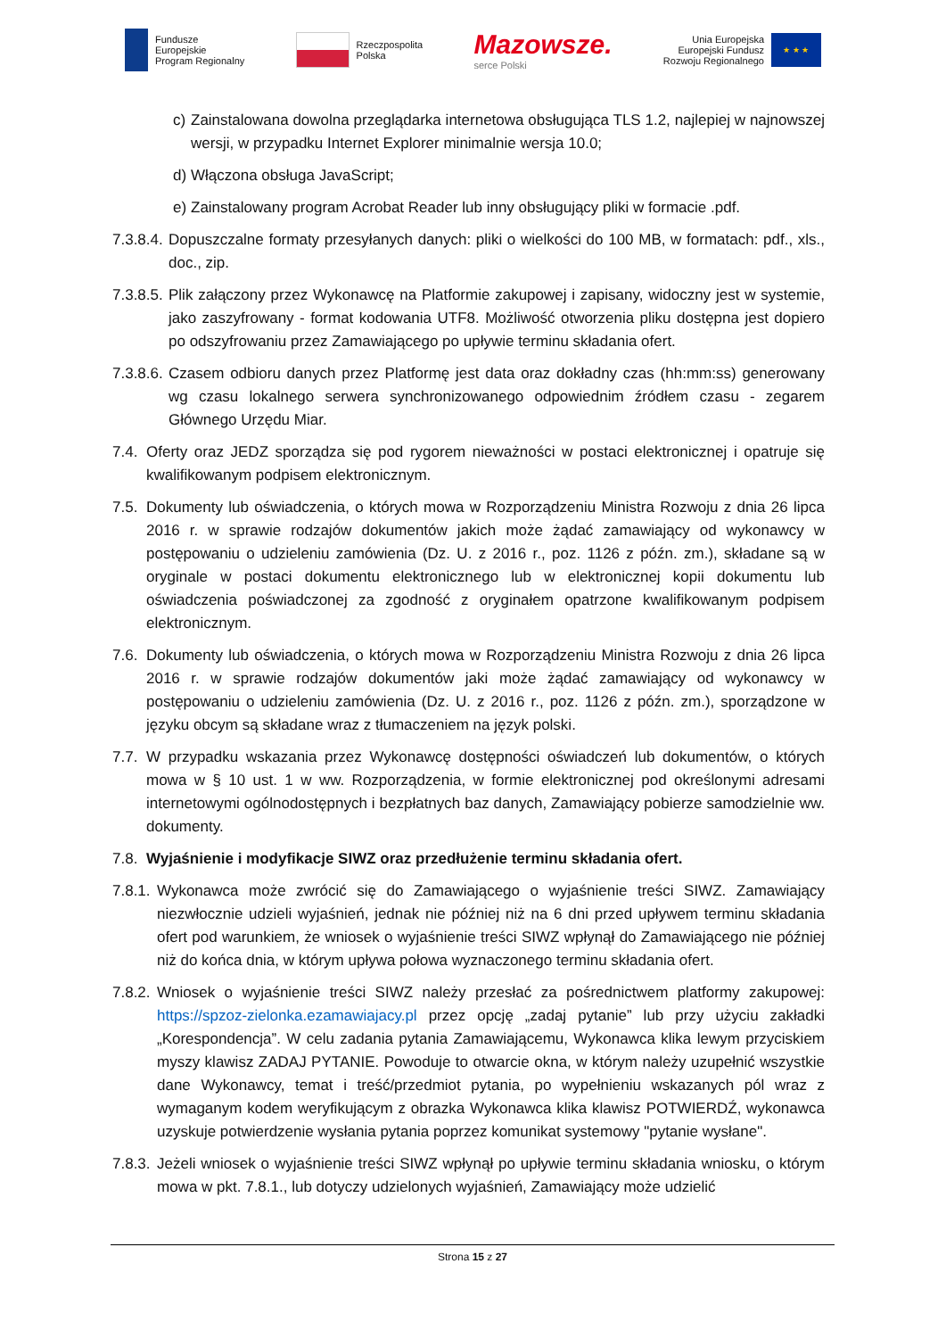Fundusze
Europejskie
Program Regionalny
Rzeczpospolita
Polska
Mazowsze.
serce Polski
Unia Europejska
Europejski Fundusz
Rozwoju Regionalnego
★ ★ ★
c) Zainstalowana dowolna przeglądarka internetowa obsługująca TLS 1.2, najlepiej w najnowszej wersji, w przypadku Internet Explorer minimalnie wersja 10.0;
d) Włączona obsługa JavaScript;
e) Zainstalowany program Acrobat Reader lub inny obsługujący pliki w formacie .pdf.
7.3.8.4. Dopuszczalne formaty przesyłanych danych: pliki o wielkości do 100 MB, w formatach: pdf., xls., doc., zip.
7.3.8.5. Plik załączony przez Wykonawcę na Platformie zakupowej i zapisany, widoczny jest w systemie, jako zaszyfrowany - format kodowania UTF8. Możliwość otworzenia pliku dostępna jest dopiero po odszyfrowaniu przez Zamawiającego po upływie terminu składania ofert.
7.3.8.6. Czasem odbioru danych przez Platformę jest data oraz dokładny czas (hh:mm:ss) generowany wg czasu lokalnego serwera synchronizowanego odpowiednim źródłem czasu - zegarem Głównego Urzędu Miar.
7.4. Oferty oraz JEDZ sporządza się pod rygorem nieważności w postaci elektronicznej i opatruje się kwalifikowanym podpisem elektronicznym.
7.5. Dokumenty lub oświadczenia, o których mowa w Rozporządzeniu Ministra Rozwoju z dnia 26 lipca 2016 r. w sprawie rodzajów dokumentów jakich może żądać zamawiający od wykonawcy w postępowaniu o udzieleniu zamówienia (Dz. U. z 2016 r., poz. 1126 z późn. zm.), składane są w oryginale w postaci dokumentu elektronicznego lub w elektronicznej kopii dokumentu lub oświadczenia poświadczonej za zgodność z oryginałem opatrzone kwalifikowanym podpisem elektronicznym.
7.6. Dokumenty lub oświadczenia, o których mowa w Rozporządzeniu Ministra Rozwoju z dnia 26 lipca 2016 r. w sprawie rodzajów dokumentów jaki może żądać zamawiający od wykonawcy w postępowaniu o udzieleniu zamówienia (Dz. U. z 2016 r., poz. 1126 z późn. zm.), sporządzone w języku obcym są składane wraz z tłumaczeniem na język polski.
7.7. W przypadku wskazania przez Wykonawcę dostępności oświadczeń lub dokumentów, o których mowa w § 10 ust. 1 w ww. Rozporządzenia, w formie elektronicznej pod określonymi adresami internetowymi ogólnodostępnych i bezpłatnych baz danych, Zamawiający pobierze samodzielnie ww. dokumenty.
7.8. Wyjaśnienie i modyfikacje SIWZ oraz przedłużenie terminu składania ofert.
7.8.1. Wykonawca może zwrócić się do Zamawiającego o wyjaśnienie treści SIWZ. Zamawiający niezwłocznie udzieli wyjaśnień, jednak nie później niż na 6 dni przed upływem terminu składania ofert pod warunkiem, że wniosek o wyjaśnienie treści SIWZ wpłynął do Zamawiającego nie później niż do końca dnia, w którym upływa połowa wyznaczonego terminu składania ofert.
7.8.2. Wniosek o wyjaśnienie treści SIWZ należy przesłać za pośrednictwem platformy zakupowej: https://spzoz-zielonka.ezamawiajacy.pl przez opcję „zadaj pytanie” lub przy użyciu zakładki „Korespondencja”. W celu zadania pytania Zamawiającemu, Wykonawca klika lewym przyciskiem myszy klawisz ZADAJ PYTANIE. Powoduje to otwarcie okna, w którym należy uzupełnić wszystkie dane Wykonawcy, temat i treść/przedmiot pytania, po wypełnieniu wskazanych pól wraz z wymaganym kodem weryfikującym z obrazka Wykonawca klika klawisz POTWIERDŹ, wykonawca uzyskuje potwierdzenie wysłania pytania poprzez komunikat systemowy "pytanie wysłane".
7.8.3. Jeżeli wniosek o wyjaśnienie treści SIWZ wpłynął po upływie terminu składania wniosku, o którym mowa w pkt. 7.8.1., lub dotyczy udzielonych wyjaśnień, Zamawiający może udzielić
Strona 15 z 27